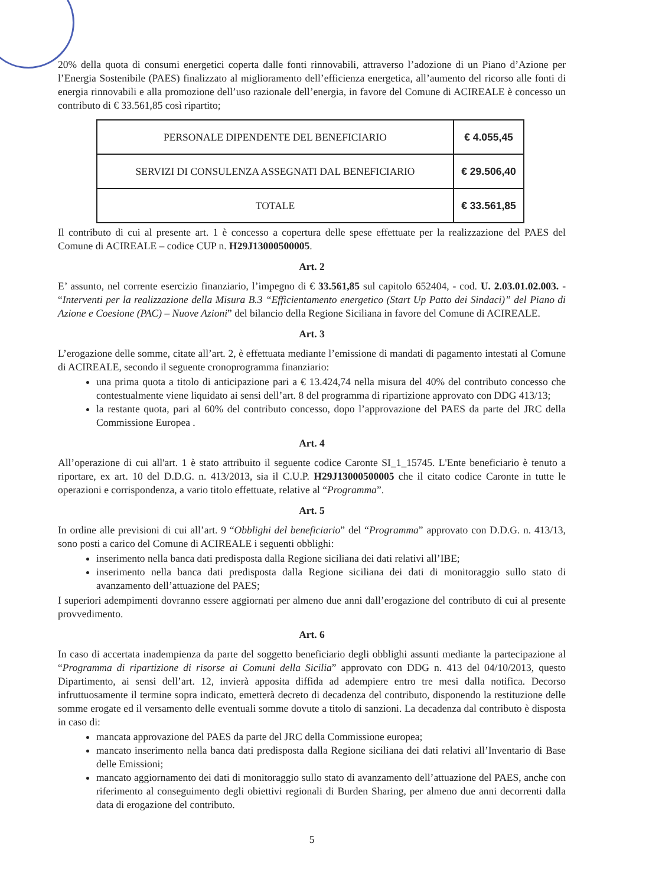20% della quota di consumi energetici coperta dalle fonti rinnovabili, attraverso l’adozione di un Piano d’Azione per l’Energia Sostenibile (PAES) finalizzato al miglioramento dell’efficienza energetica, all’aumento del ricorso alle fonti di energia rinnovabili e alla promozione dell’uso razionale dell’energia, in favore del Comune di ACIREALE è concesso un contributo di € 33.561,85 così ripartito;
| PERSONALE DIPENDENTE DEL BENEFICIARIO | € 4.055,45 |
| SERVIZI DI CONSULENZA ASSEGNATI DAL BENEFICIARIO | € 29.506,40 |
| TOTALE | € 33.561,85 |
Il contributo di cui al presente art. 1 è concesso a copertura delle spese effettuate per la realizzazione del PAES del Comune di ACIREALE – codice CUP n. H29J13000500005.
Art. 2
E’ assunto, nel corrente esercizio finanziario, l’impegno di € 33.561,85 sul capitolo 652404, - cod. U. 2.03.01.02.003. - “Interventi per la realizzazione della Misura B.3 “Efficientamento energetico (Start Up Patto dei Sindaci)” del Piano di Azione e Coesione (PAC) – Nuove Azioni” del bilancio della Regione Siciliana in favore del Comune di ACIREALE.
Art. 3
L’erogazione delle somme, citate all’art. 2, è effettuata mediante l’emissione di mandati di pagamento intestati al Comune di ACIREALE, secondo il seguente cronoprogramma finanziario:
una prima quota a titolo di anticipazione pari a € 13.424,74 nella misura del 40% del contributo concesso che contestualmente viene liquidato ai sensi dell’art. 8 del programma di ripartizione approvato con DDG 413/13;
la restante quota, pari al 60% del contributo concesso, dopo l’approvazione del PAES da parte del JRC della Commissione Europea .
Art. 4
All’operazione di cui all'art. 1 è stato attribuito il seguente codice Caronte SI_1_15745. L'Ente beneficiario è tenuto a riportare, ex art. 10 del D.D.G. n. 413/2013, sia il C.U.P. H29J13000500005 che il citato codice Caronte in tutte le operazioni e corrispondenza, a vario titolo effettuate, relative al “Programma”.
Art. 5
In ordine alle previsioni di cui all’art. 9 “Obblighi del beneficiario” del “Programma” approvato con D.D.G. n. 413/13, sono posti a carico del Comune di ACIREALE i seguenti obblighi:
inserimento nella banca dati predisposta dalla Regione siciliana dei dati relativi all’IBE;
inserimento nella banca dati predisposta dalla Regione siciliana dei dati di monitoraggio sullo stato di avanzamento dell’attuazione del PAES;
I superiori adempimenti dovranno essere aggiornati per almeno due anni dall’erogazione del contributo di cui al presente provvedimento.
Art. 6
In caso di accertata inadempienza da parte del soggetto beneficiario degli obblighi assunti mediante la partecipazione al “Programma di ripartizione di risorse ai Comuni della Sicilia” approvato con DDG n. 413 del 04/10/2013, questo Dipartimento, ai sensi dell’art. 12, invierà apposita diffida ad adempiere entro tre mesi dalla notifica. Decorso infruttuosamente il termine sopra indicato, emetterà decreto di decadenza del contributo, disponendo la restituzione delle somme erogate ed il versamento delle eventuali somme dovute a titolo di sanzioni. La decadenza dal contributo è disposta in caso di:
mancata approvazione del PAES da parte del JRC della Commissione europea;
mancato inserimento nella banca dati predisposta dalla Regione siciliana dei dati relativi all’Inventario di Base delle Emissioni;
mancato aggiornamento dei dati di monitoraggio sullo stato di avanzamento dell’attuazione del PAES, anche con riferimento al conseguimento degli obiettivi regionali di Burden Sharing, per almeno due anni decorrenti dalla data di erogazione del contributo.
5